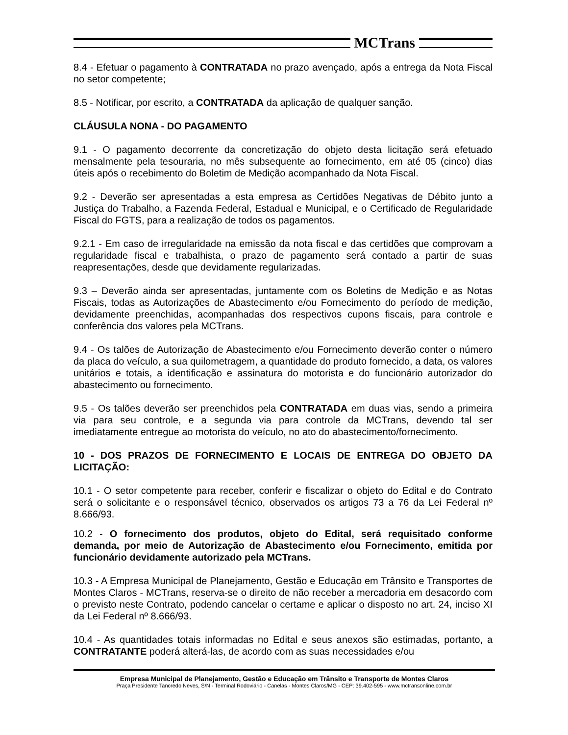MCTrans
8.4 - Efetuar o pagamento à CONTRATADA no prazo avençado, após a entrega da Nota Fiscal no setor competente;
8.5 - Notificar, por escrito, a CONTRATADA da aplicação de qualquer sanção.
CLÁUSULA NONA - DO PAGAMENTO
9.1 - O pagamento decorrente da concretização do objeto desta licitação será efetuado mensalmente pela tesouraria, no mês subsequente ao fornecimento, em até 05 (cinco) dias úteis após o recebimento do Boletim de Medição acompanhado da Nota Fiscal.
9.2 - Deverão ser apresentadas a esta empresa as Certidões Negativas de Débito junto a Justiça do Trabalho, a Fazenda Federal, Estadual e Municipal, e o Certificado de Regularidade Fiscal do FGTS, para a realização de todos os pagamentos.
9.2.1 - Em caso de irregularidade na emissão da nota fiscal e das certidões que comprovam a regularidade fiscal e trabalhista, o prazo de pagamento será contado a partir de suas reapresentações, desde que devidamente regularizadas.
9.3 – Deverão ainda ser apresentadas, juntamente com os Boletins de Medição e as Notas Fiscais, todas as Autorizações de Abastecimento e/ou Fornecimento do período de medição, devidamente preenchidas, acompanhadas dos respectivos cupons fiscais, para controle e conferência dos valores pela MCTrans.
9.4 - Os talões de Autorização de Abastecimento e/ou Fornecimento deverão conter o número da placa do veículo, a sua quilometragem, a quantidade do produto fornecido, a data, os valores unitários e totais, a identificação e assinatura do motorista e do funcionário autorizador do abastecimento ou fornecimento.
9.5 - Os talões deverão ser preenchidos pela CONTRATADA em duas vias, sendo a primeira via para seu controle, e a segunda via para controle da MCTrans, devendo tal ser imediatamente entregue ao motorista do veículo, no ato do abastecimento/fornecimento.
10 - DOS PRAZOS DE FORNECIMENTO E LOCAIS DE ENTREGA DO OBJETO DA LICITAÇÃO:
10.1 - O setor competente para receber, conferir e fiscalizar o objeto do Edital e do Contrato será o solicitante e o responsável técnico, observados os artigos 73 a 76 da Lei Federal nº 8.666/93.
10.2 - O fornecimento dos produtos, objeto do Edital, será requisitado conforme demanda, por meio de Autorização de Abastecimento e/ou Fornecimento, emitida por funcionário devidamente autorizado pela MCTrans.
10.3 - A Empresa Municipal de Planejamento, Gestão e Educação em Trânsito e Transportes de Montes Claros - MCTrans, reserva-se o direito de não receber a mercadoria em desacordo com o previsto neste Contrato, podendo cancelar o certame e aplicar o disposto no art. 24, inciso XI da Lei Federal nº 8.666/93.
10.4 - As quantidades totais informadas no Edital e seus anexos são estimadas, portanto, a CONTRATANTE poderá alterá-las, de acordo com as suas necessidades e/ou
Empresa Municipal de Planejamento, Gestão e Educação em Trânsito e Transporte de Montes Claros
Praça Presidente Tancredo Neves, S/N - Terminal Rodoviário - Canelas - Montes Claros/MG - CEP: 39.402-595 - www.mctransonline.com.br